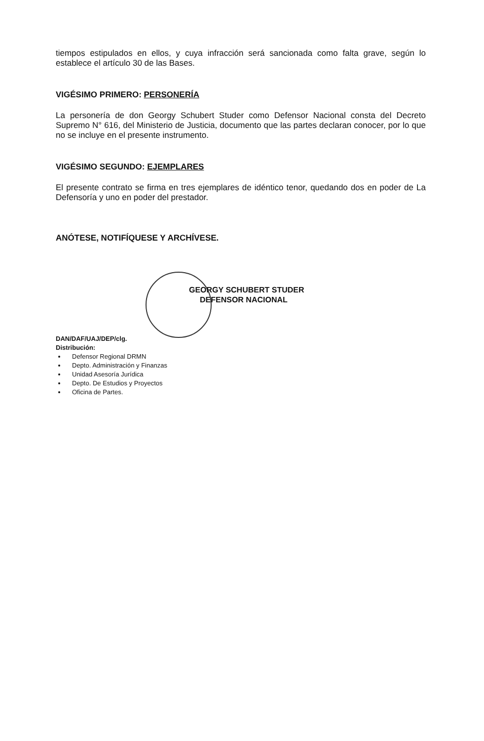tiempos estipulados en ellos, y cuya infracción será sancionada como falta grave, según lo establece el artículo 30 de las Bases.
VIGÉSIMO PRIMERO: PERSONERÍA
La personería de don Georgy Schubert Studer como Defensor Nacional consta del Decreto Supremo N° 616, del Ministerio de Justicia, documento que las partes declaran conocer, por lo que no se incluye en el presente instrumento.
VIGÉSIMO SEGUNDO: EJEMPLARES
El presente contrato se firma en tres ejemplares de idéntico tenor, quedando dos en poder de La Defensoría y uno en poder del prestador.
ANÓTESE, NOTIFÍQUESE Y ARCHÍVESE.
GEORGY SCHUBERT STUDER
DEFENSOR NACIONAL
DAN/DAF/UAJ/DEP/clg.
Distribución:
Defensor Regional DRMN
Depto. Administración y Finanzas
Unidad Asesoría Jurídica
Depto. De Estudios y Proyectos
Oficina de Partes.